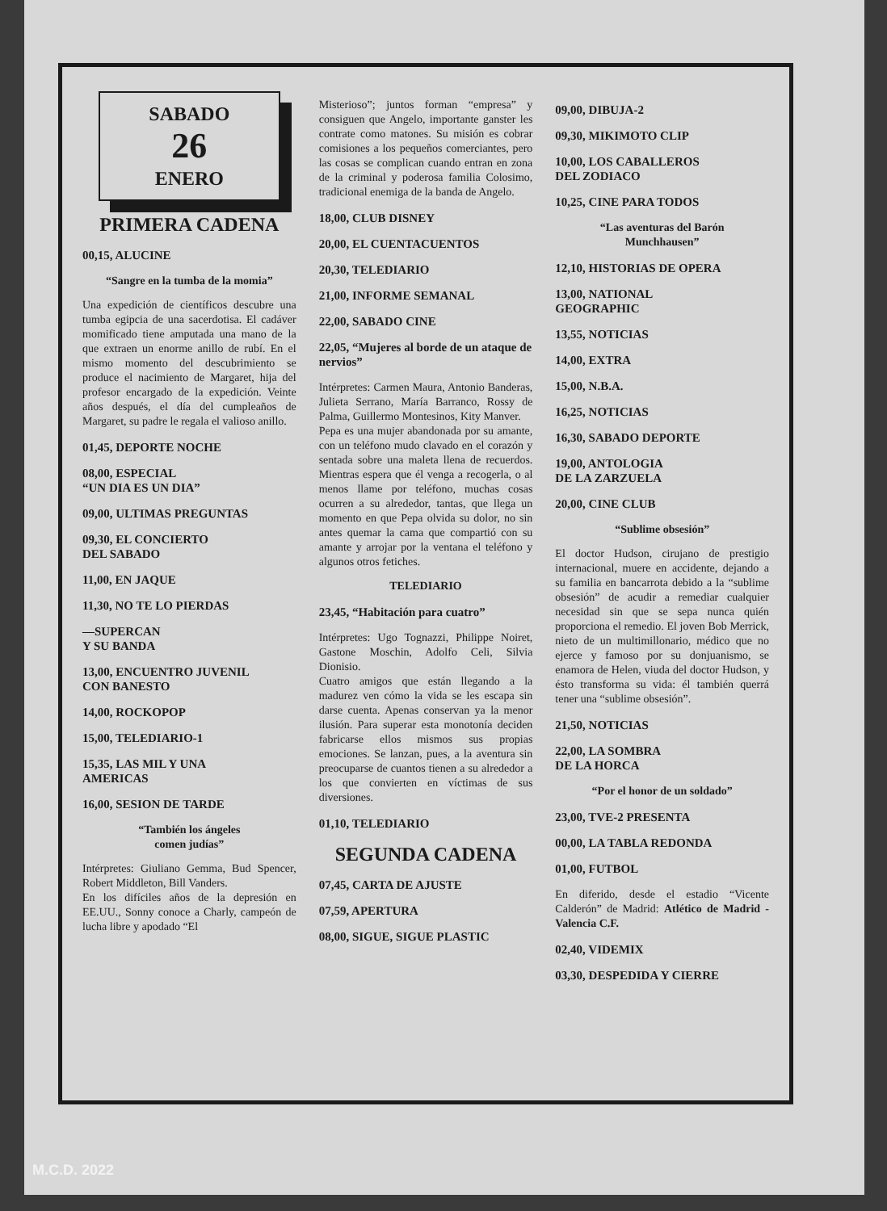SABADO
26
ENERO
PRIMERA CADENA
00,15, ALUCINE
“Sangre en la tumba de la momia”
Una expedición de científicos descubre una tumba egipcia de una sacerdotisa. El cadáver momificado tiene amputada una mano de la que extraen un enorme anillo de rubí. En el mismo momento del descubrimiento se produce el nacimiento de Margaret, hija del profesor encargado de la expedición. Veinte años después, el día del cumpleaños de Margaret, su padre le regala el valioso anillo.
01,45, DEPORTE NOCHE
08,00, ESPECIAL
“UN DIA ES UN DIA”
09,00, ULTIMAS PREGUNTAS
09,30, EL CONCIERTO
DEL SABADO
11,00, EN JAQUE
11,30, NO TE LO PIERDAS
—SUPERCAN
Y SU BANDA
13,00, ENCUENTRO JUVENIL
CON BANESTO
14,00, ROCKOPOP
15,00, TELEDIARIO-1
15,35, LAS MIL Y UNA
AMERICAS
16,00, SESION DE TARDE
“También los ángeles
comen judías”
Intérpretes: Giuliano Gemma, Bud Spencer, Robert Middleton, Bill Vanders.
En los difíciles años de la depresión en EE.UU., Sonny conoce a Charly, campeón de lucha libre y apodado “El
Misterioso”; juntos forman “empresa” y consiguen que Angelo, importante ganster les contrate como matones. Su misión es cobrar comisiones a los pequeños comerciantes, pero las cosas se complican cuando entran en zona de la criminal y poderosa familia Colosimo, tradicional enemiga de la banda de Angelo.
18,00, CLUB DISNEY
20,00, EL CUENTACUENTOS
20,30, TELEDIARIO
21,00, INFORME SEMANAL
22,00, SABADO CINE
22,05, “Mujeres al borde de un ataque de nervios”
Intérpretes: Carmen Maura, Antonio Banderas, Julieta Serrano, María Barranco, Rossy de Palma, Guillermo Montesinos, Kity Manver.
Pepa es una mujer abandonada por su amante, con un teléfono mudo clavado en el corazón y sentada sobre una maleta llena de recuerdos. Mientras espera que él venga a recogerla, o al menos llame por teléfono, muchas cosas ocurren a su alrededor, tantas, que llega un momento en que Pepa olvida su dolor, no sin antes quemar la cama que compartió con su amante y arrojar por la ventana el teléfono y algunos otros fetiches.
TELEDIARIO
23,45, “Habitación para cuatro”
Intérpretes: Ugo Tognazzi, Philippe Noiret, Gastone Moschin, Adolfo Celi, Silvia Dionisio.
Cuatro amigos que están llegando a la madurez ven cómo la vida se les escapa sin darse cuenta. Apenas conservan ya la menor ilusión. Para superar esta monotonía deciden fabricarse ellos mismos sus propias emociones. Se lanzan, pues, a la aventura sin preocuparse de cuantos tienen a su alrededor a los que convierten en víctimas de sus diversiones.
01,10, TELEDIARIO
SEGUNDA CADENA
07,45, CARTA DE AJUSTE
07,59, APERTURA
08,00, SIGUE, SIGUE PLASTIC
09,00, DIBUJA-2
09,30, MIKIMOTO CLIP
10,00, LOS CABALLEROS
DEL ZODIACO
10,25, CINE PARA TODOS
“Las aventuras del Barón
Munchhausen”
12,10, HISTORIAS DE OPERA
13,00, NATIONAL
GEOGRAPHIC
13,55, NOTICIAS
14,00, EXTRA
15,00, N.B.A.
16,25, NOTICIAS
16,30, SABADO DEPORTE
19,00, ANTOLOGIA
DE LA ZARZUELA
20,00, CINE CLUB
“Sublime obsesión”
El doctor Hudson, cirujano de prestigio internacional, muere en accidente, dejando a su familia en bancarrota debido a la “sublime obsesión” de acudir a remediar cualquier necesidad sin que se sepa nunca quién proporciona el remedio. El joven Bob Merrick, nieto de un multimillonario, médico que no ejerce y famoso por su donjuanismo, se enamora de Helen, viuda del doctor Hudson, y ésto transforma su vida: él también querrá tener una “sublime obsesión”.
21,50, NOTICIAS
22,00, LA SOMBRA
DE LA HORCA
“Por el honor de un soldado”
23,00, TVE-2 PRESENTA
00,00, LA TABLA REDONDA
01,00, FUTBOL
En diferido, desde el estadio “Vicente Calderón” de Madrid: Atlético de Madrid - Valencia C.F.
02,40, VIDEMIX
03,30, DESPEDIDA Y CIERRE
M.C.D. 2022